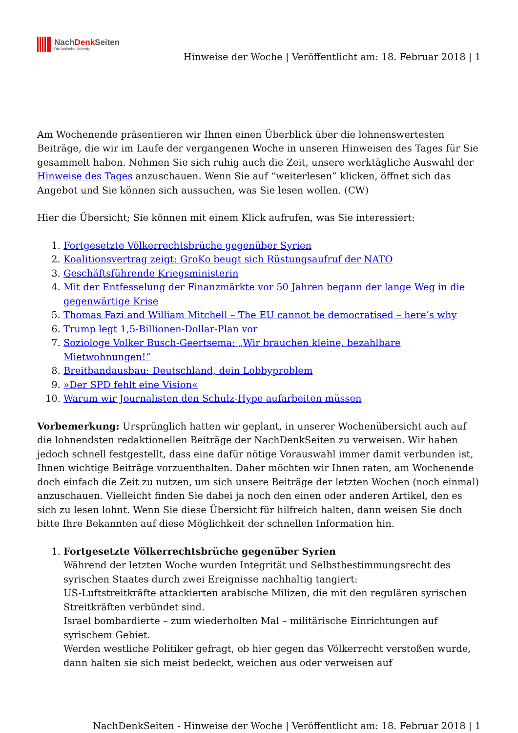NachDenk Seiten
Die kritische Website
Hinweise der Woche | Veröffentlicht am: 18. Februar 2018 | 1
Am Wochenende präsentieren wir Ihnen einen Überblick über die lohnenswertesten Beiträge, die wir im Laufe der vergangenen Woche in unseren Hinweisen des Tages für Sie gesammelt haben. Nehmen Sie sich ruhig auch die Zeit, unsere werktägliche Auswahl der Hinweise des Tages anzuschauen. Wenn Sie auf “weiterlesen” klicken, öffnet sich das Angebot und Sie können sich aussuchen, was Sie lesen wollen. (CW)
Hier die Übersicht; Sie können mit einem Klick aufrufen, was Sie interessiert:
1. Fortgesetzte Völkerrechtsbrüche gegenüber Syrien
2. Koalitionsvertrag zeigt: GroKo beugt sich Rüstungsaufruf der NATO
3. Geschäftsführende Kriegsministerin
4. Mit der Entfesselung der Finanzmärkte vor 50 Jahren begann der lange Weg in die gegenwärtige Krise
5. Thomas Fazi and William Mitchell – The EU cannot be democratised – here’s why
6. Trump legt 1,5-Billionen-Dollar-Plan vor
7. Soziologe Volker Busch-Geertsema: „Wir brauchen kleine, bezahlbare Mietwohnungen!“
8. Breitbandausbau: Deutschland, dein Lobbyproblem
9. »Der SPD fehlt eine Vision«
10. Warum wir Journalisten den Schulz-Hype aufarbeiten müssen
Vorbemerkung: Ursprünglich hatten wir geplant, in unserer Wochenübersicht auch auf die lohnendsten redaktionellen Beiträge der NachDenkSeiten zu verweisen. Wir haben jedoch schnell festgestellt, dass eine dafür nötige Vorauswahl immer damit verbunden ist, Ihnen wichtige Beiträge vorzuenthalten. Daher möchten wir Ihnen raten, am Wochenende doch einfach die Zeit zu nutzen, um sich unsere Beiträge der letzten Wochen (noch einmal) anzuschauen. Vielleicht finden Sie dabei ja noch den einen oder anderen Artikel, den es sich zu lesen lohnt. Wenn Sie diese Übersicht für hilfreich halten, dann weisen Sie doch bitte Ihre Bekannten auf diese Möglichkeit der schnellen Information hin.
1. Fortgesetzte Völkerrechtsbrüche gegenüber Syrien
Während der letzten Woche wurden Integrität und Selbstbestimmungsrecht des syrischen Staates durch zwei Ereignisse nachhaltig tangiert:
US-Luftstreitkräfte attackierten arabische Milizen, die mit den regulären syrischen Streitkräften verbündet sind.
Israel bombardierte – zum wiederholten Mal – militärische Einrichtungen auf syrischem Gebiet.
Werden westliche Politiker gefragt, ob hier gegen das Völkerrecht verstoßen wurde, dann halten sie sich meist bedeckt, weichen aus oder verweisen auf
NachDenkSeiten - Hinweise der Woche | Veröffentlicht am: 18. Februar 2018 | 1